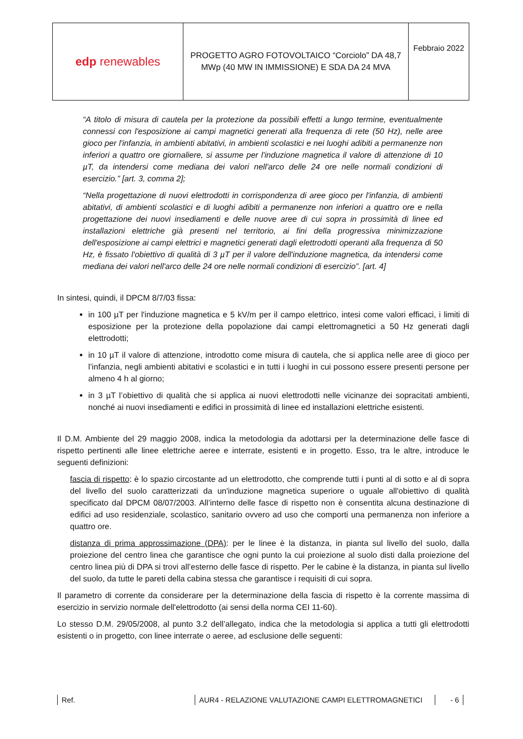| edp renewables | PROGETTO AGRO FOTOVOLTAICO “Corciolo” DA 48,7 MWp (40 MW IN IMMISSIONE) E SDA DA 24 MVA | Febbraio 2022 |
“A titolo di misura di cautela per la protezione da possibili effetti a lungo termine, eventualmente connessi con l'esposizione ai campi magnetici generati alla frequenza di rete (50 Hz), nelle aree gioco per l'infanzia, in ambienti abitativi, in ambienti scolastici e nei luoghi adibiti a permanenze non inferiori a quattro ore giornaliere, si assume per l'induzione magnetica il valore di attenzione di 10 µT, da intendersi come mediana dei valori nell'arco delle 24 ore nelle normali condizioni di esercizio.” [art. 3, comma 2];
“Nella progettazione di nuovi elettrodotti in corrispondenza di aree gioco per l'infanzia, di ambienti abitativi, di ambienti scolastici e di luoghi adibiti a permanenze non inferiori a quattro ore e nella progettazione dei nuovi insediamenti e delle nuove aree di cui sopra in prossimità di linee ed installazioni elettriche già presenti nel territorio, ai fini della progressiva minimizzazione dell'esposizione ai campi elettrici e magnetici generati dagli elettrodotti operanti alla frequenza di 50 Hz, è fissato l'obiettivo di qualità di 3 µT per il valore dell'induzione magnetica, da intendersi come mediana dei valori nell'arco delle 24 ore nelle normali condizioni di esercizio”. [art. 4]
In sintesi, quindi, il DPCM 8/7/03 fissa:
in 100 µT per l'induzione magnetica e 5 kV/m per il campo elettrico, intesi come valori efficaci, i limiti di esposizione per la protezione della popolazione dai campi elettromagnetici a 50 Hz generati dagli elettrodotti;
in 10 µT il valore di attenzione, introdotto come misura di cautela, che si applica nelle aree di gioco per l’infanzia, negli ambienti abitativi e scolastici e in tutti i luoghi in cui possono essere presenti persone per almeno 4 h al giorno;
in 3 µT l’obiettivo di qualità che si applica ai nuovi elettrodotti nelle vicinanze dei sopracitati ambienti, nonché ai nuovi insediamenti e edifici in prossimità di linee ed installazioni elettriche esistenti.
Il D.M. Ambiente del 29 maggio 2008, indica la metodologia da adottarsi per la determinazione delle fasce di rispetto pertinenti alle linee elettriche aeree e interrate, esistenti e in progetto. Esso, tra le altre, introduce le seguenti definizioni:
fascia di rispetto: è lo spazio circostante ad un elettrodotto, che comprende tutti i punti al di sotto e al di sopra del livello del suolo caratterizzati da un'induzione magnetica superiore o uguale all'obiettivo di qualità specificato dal DPCM 08/07/2003. All’interno delle fasce di rispetto non è consentita alcuna destinazione di edifici ad uso residenziale, scolastico, sanitario ovvero ad uso che comporti una permanenza non inferiore a quattro ore.
distanza di prima approssimazione (DPA): per le linee è la distanza, in pianta sul livello del suolo, dalla proiezione del centro linea che garantisce che ogni punto la cui proiezione al suolo disti dalla proiezione del centro linea più di DPA si trovi all’esterno delle fasce di rispetto. Per le cabine è la distanza, in pianta sul livello del suolo, da tutte le pareti della cabina stessa che garantisce i requisiti di cui sopra.
Il parametro di corrente da considerare per la determinazione della fascia di rispetto è la corrente massima di esercizio in servizio normale dell'elettrodotto (ai sensi della norma CEI 11-60).
Lo stesso D.M. 29/05/2008, al punto 3.2 dell’allegato, indica che la metodologia si applica a tutti gli elettrodotti esistenti o in progetto, con linee interrate o aeree, ad esclusione delle seguenti:
Ref. AUR4 - RELAZIONE VALUTAZIONE CAMPI ELETTROMAGNETICI - 6